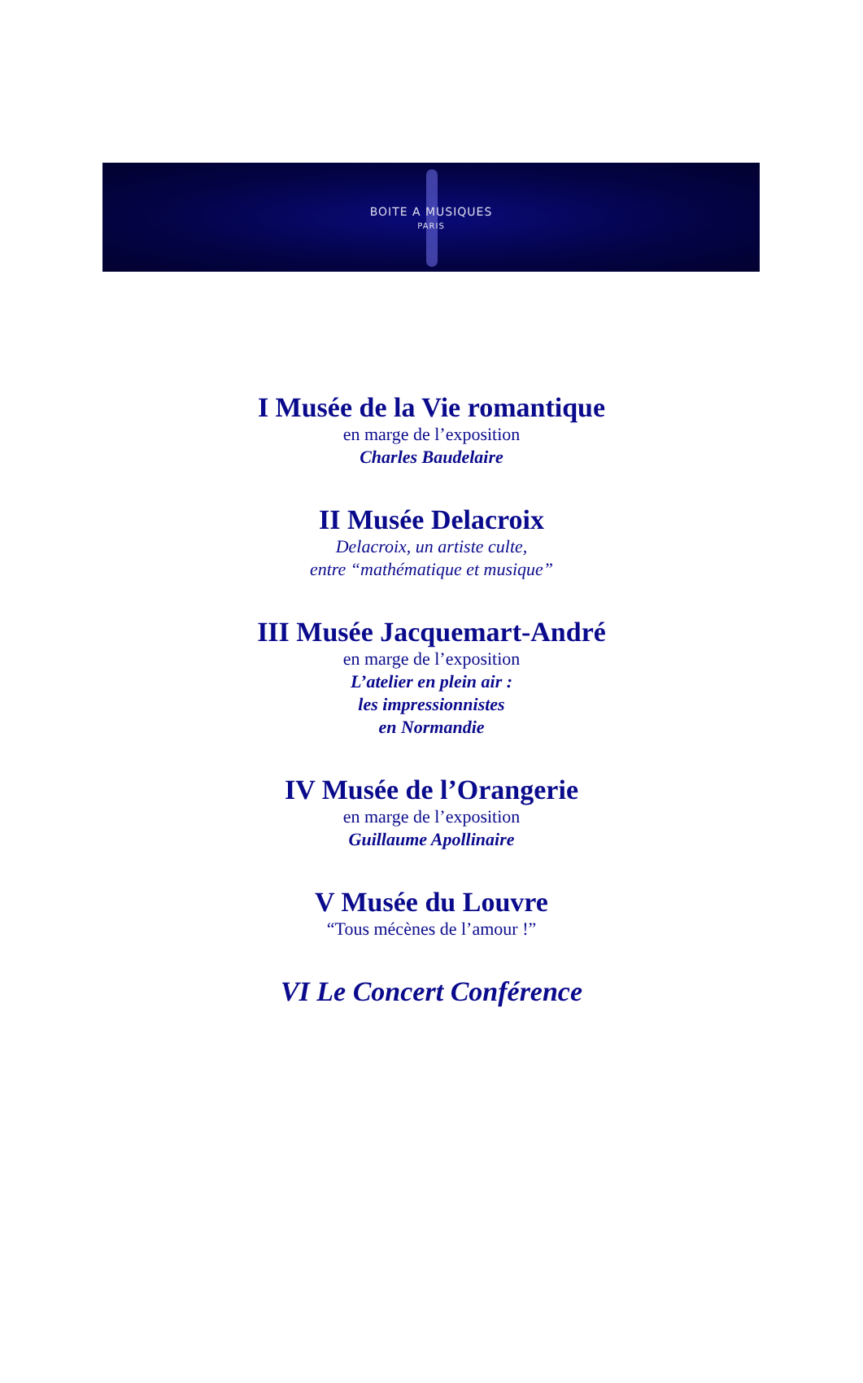BOITE A MUSIQUES
PARIS
I Musée de la Vie romantique
en marge de l’exposition
Charles Baudelaire
II Musée Delacroix
Delacroix, un artiste culte,
entre “mathématique et musique”
III Musée Jacquemart-André
en marge de l’exposition
L’atelier en plein air :
les impressionnistes
en Normandie
IV Musée de l’Orangerie
en marge de l’exposition
Guillaume Apollinaire
V Musée du Louvre
“Tous mécènes de l’amour !”
VI Le Concert Conférence